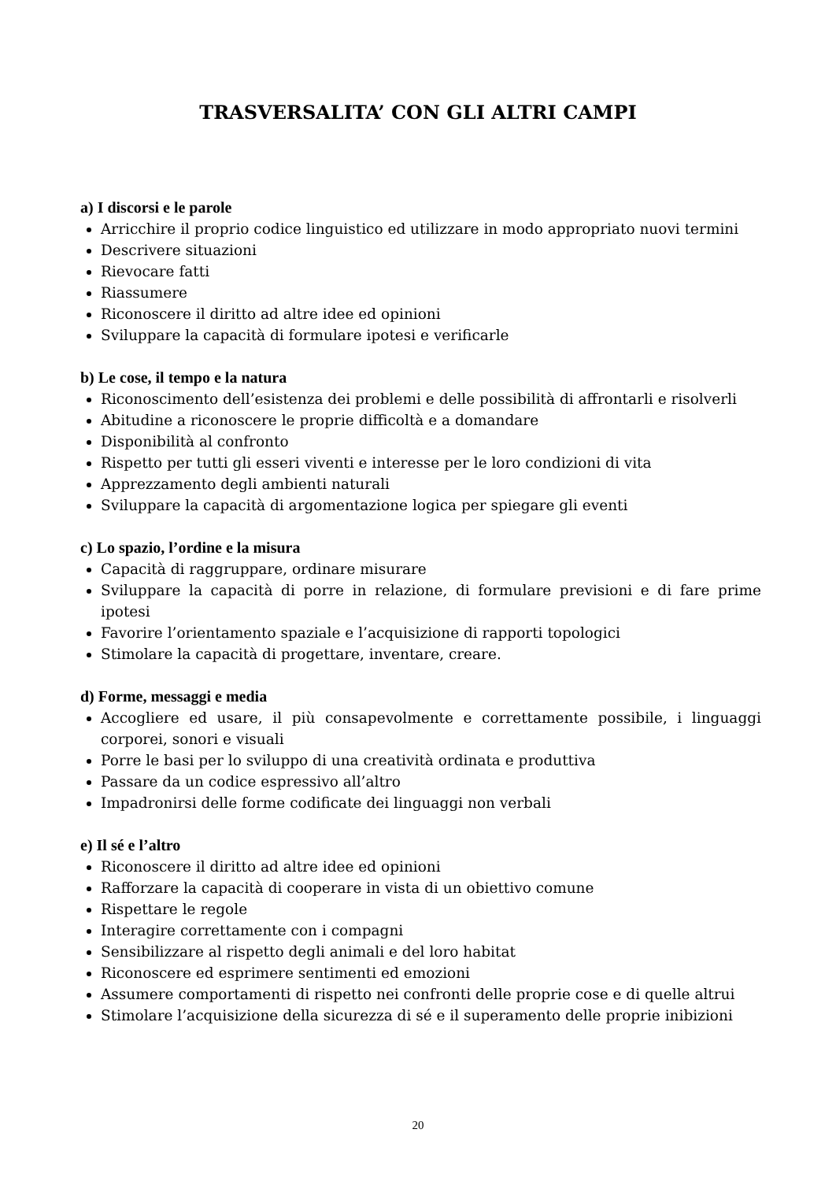TRASVERSALITA’ CON GLI ALTRI CAMPI
a) I discorsi e le parole
Arricchire il proprio codice linguistico ed utilizzare in modo appropriato nuovi termini
Descrivere situazioni
Rievocare fatti
Riassumere
Riconoscere il diritto ad altre idee ed opinioni
Sviluppare la capacità di formulare ipotesi e verificarle
b) Le cose, il tempo e la natura
Riconoscimento dell’esistenza dei problemi e delle possibilità di affrontarli e risolverli
Abitudine a riconoscere le proprie difficoltà e a domandare
Disponibilità al confronto
Rispetto per tutti gli esseri viventi e interesse per le loro condizioni di vita
Apprezzamento degli ambienti naturali
Sviluppare la capacità di argomentazione logica per spiegare gli eventi
c) Lo spazio, l’ordine e la misura
Capacità di raggruppare, ordinare misurare
Sviluppare la capacità di porre in relazione, di formulare previsioni e di fare prime ipotesi
Favorire l’orientamento spaziale e l’acquisizione di rapporti topologici
Stimolare la capacità di progettare, inventare, creare.
d) Forme, messaggi e media
Accogliere ed usare, il più consapevolmente e correttamente possibile, i linguaggi corporei, sonori e visuali
Porre le basi per lo sviluppo di una creatività ordinata e produttiva
Passare da un codice espressivo all’altro
Impadronirsi delle forme codificate dei linguaggi non verbali
e) Il sé e l’altro
Riconoscere il diritto ad altre idee ed opinioni
Rafforzare la capacità di cooperare in vista di un obiettivo comune
Rispettare le regole
Interagire correttamente con i compagni
Sensibilizzare al rispetto degli animali e del loro habitat
Riconoscere ed esprimere sentimenti ed emozioni
Assumere comportamenti di rispetto nei confronti delle proprie cose e di quelle altrui
Stimolare l’acquisizione della sicurezza di sé e il superamento delle proprie inibizioni
20